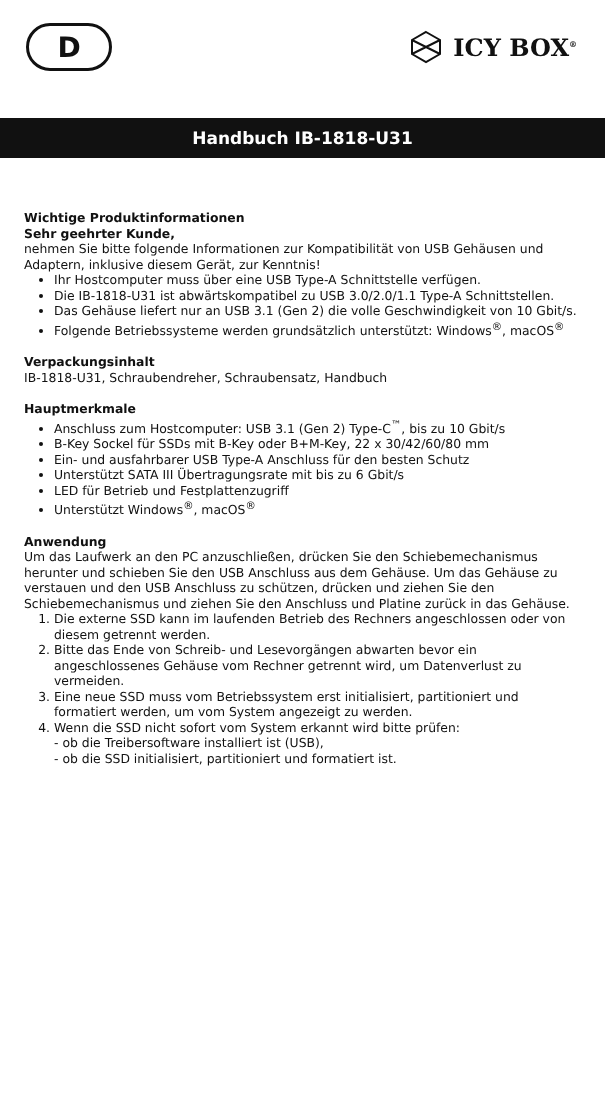D
ICY BOX<sup>®</sup>
Handbuch IB-1818-U31
Wichtige Produktinformationen
Sehr geehrter Kunde,
nehmen Sie bitte folgende Informationen zur Kompatibilität von USB Gehäusen und Adaptern, inklusive diesem Gerät, zur Kenntnis!
Ihr Hostcomputer muss über eine USB Type-A Schnittstelle verfügen.
Die IB-1818-U31 ist abwärtskompatibel zu USB 3.0/2.0/1.1 Type-A Schnittstellen.
Das Gehäuse liefert nur an USB 3.1 (Gen 2) die volle Geschwindigkeit von 10 Gbit/s.
Folgende Betriebssysteme werden grundsätzlich unterstützt: Windows<sup>®</sup>, macOS<sup>®</sup>
Verpackungsinhalt
IB-1818-U31, Schraubendreher, Schraubensatz, Handbuch
Hauptmerkmale
Anschluss zum Hostcomputer: USB 3.1 (Gen 2) Type-C<sup>™</sup>, bis zu 10 Gbit/s
B-Key Sockel für SSDs mit B-Key oder B+M-Key, 22 x 30/42/60/80 mm
Ein- und ausfahrbarer USB Type-A Anschluss für den besten Schutz
Unterstützt SATA III Übertragungsrate mit bis zu 6 Gbit/s
LED für Betrieb und Festplattenzugriff
Unterstützt Windows<sup>®</sup>, macOS<sup>®</sup>
Anwendung
Um das Laufwerk an den PC anzuschließen, drücken Sie den Schiebemechanismus herunter und schieben Sie den USB Anschluss aus dem Gehäuse. Um das Gehäuse zu verstauen und den USB Anschluss zu schützen, drücken und ziehen Sie den Schiebemechanismus und ziehen Sie den Anschluss und Platine zurück in das Gehäuse.
1. Die externe SSD kann im laufenden Betrieb des Rechners angeschlossen oder von diesem getrennt werden.
2. Bitte das Ende von Schreib- und Lesevorgängen abwarten bevor ein angeschlossenes Gehäuse vom Rechner getrennt wird, um Datenverlust zu vermeiden.
3. Eine neue SSD muss vom Betriebssystem erst initialisiert, partitioniert und formatiert werden, um vom System angezeigt zu werden.
4. Wenn die SSD nicht sofort vom System erkannt wird bitte prüfen:
- ob die Treibersoftware installiert ist (USB),
- ob die SSD initialisiert, partitioniert und formatiert ist.